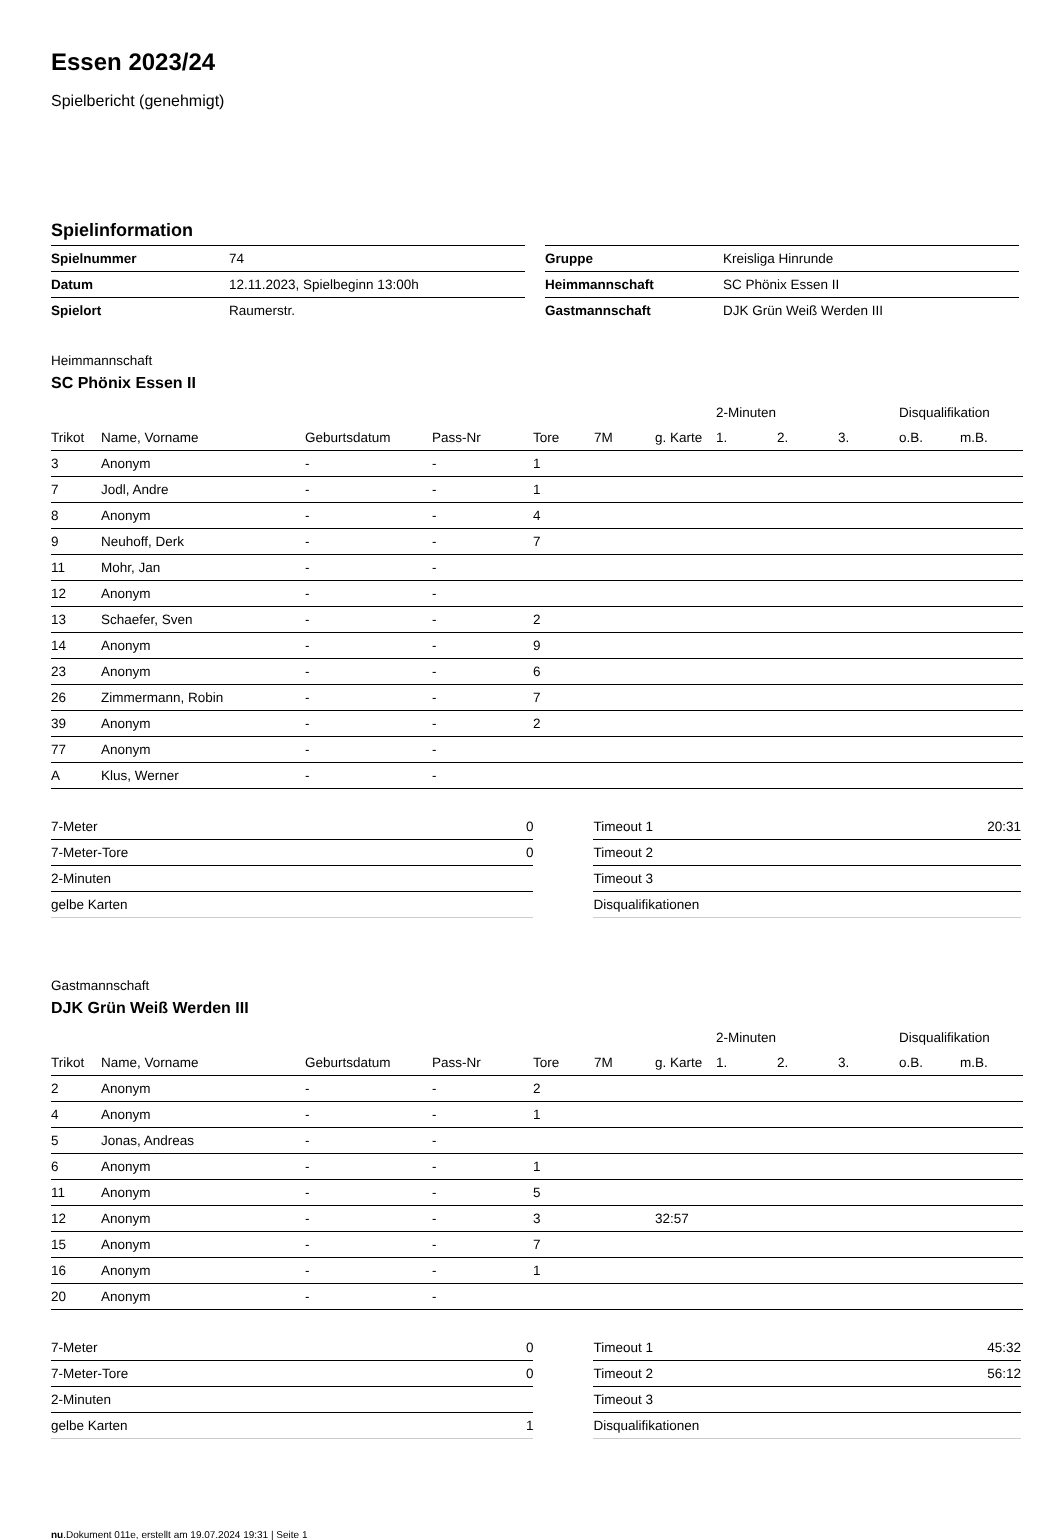Essen 2023/24
Spielbericht (genehmigt)
Spielinformation
| Spielnummer | 74 |
| Datum | 12.11.2023, Spielbeginn 13:00h |
| Spielort | Raumerstr. |
| Gruppe | Kreisliga Hinrunde |
| Heimmannschaft | SC Phönix Essen II |
| Gastmannschaft | DJK Grün Weiß Werden III |
Heimmannschaft
SC Phönix Essen II
| | | | | | | | 2-Minuten | | | Disqualifikation | |
| Trikot | Name, Vorname | Geburtsdatum | Pass-Nr | Tore | 7M | g. Karte | 1. | 2. | 3. | o.B. | m.B. |
| 3 | Anonym | - | - | 1 | | | | | | | |
| 7 | Jodl, Andre | - | - | 1 | | | | | | | |
| 8 | Anonym | - | - | 4 | | | | | | | |
| 9 | Neuhoff, Derk | - | - | 7 | | | | | | | |
| 11 | Mohr, Jan | - | - | | | | | | | | |
| 12 | Anonym | - | - | | | | | | | | |
| 13 | Schaefer, Sven | - | - | 2 | | | | | | | |
| 14 | Anonym | - | - | 9 | | | | | | | |
| 23 | Anonym | - | - | 6 | | | | | | | |
| 26 | Zimmermann, Robin | - | - | 7 | | | | | | | |
| 39 | Anonym | - | - | 2 | | | | | | | |
| 77 | Anonym | - | - | | | | | | | | |
| A | Klus, Werner | - | - | | | | | | | | |
| 7-Meter | 0 |
| 7-Meter-Tore | 0 |
| 2-Minuten | |
| gelbe Karten | |
| Timeout 1 | 20:31 |
| Timeout 2 | |
| Timeout 3 | |
| Disqualifikationen | |
Gastmannschaft
DJK Grün Weiß Werden III
| | | | | | | | 2-Minuten | | | Disqualifikation | |
| Trikot | Name, Vorname | Geburtsdatum | Pass-Nr | Tore | 7M | g. Karte | 1. | 2. | 3. | o.B. | m.B. |
| 2 | Anonym | - | - | 2 | | | | | | | |
| 4 | Anonym | - | - | 1 | | | | | | | |
| 5 | Jonas, Andreas | - | - | | | | | | | | |
| 6 | Anonym | - | - | 1 | | | | | | | |
| 11 | Anonym | - | - | 5 | | | | | | | |
| 12 | Anonym | - | - | 3 | | 32:57 | | | | | |
| 15 | Anonym | - | - | 7 | | | | | | | |
| 16 | Anonym | - | - | 1 | | | | | | | |
| 20 | Anonym | - | - | | | | | | | | |
| 7-Meter | 0 |
| 7-Meter-Tore | 0 |
| 2-Minuten | |
| gelbe Karten | 1 |
| Timeout 1 | 45:32 |
| Timeout 2 | 56:12 |
| Timeout 3 | |
| Disqualifikationen | |
nu.Dokument 011e, erstellt am 19.07.2024 19:31 | Seite 1